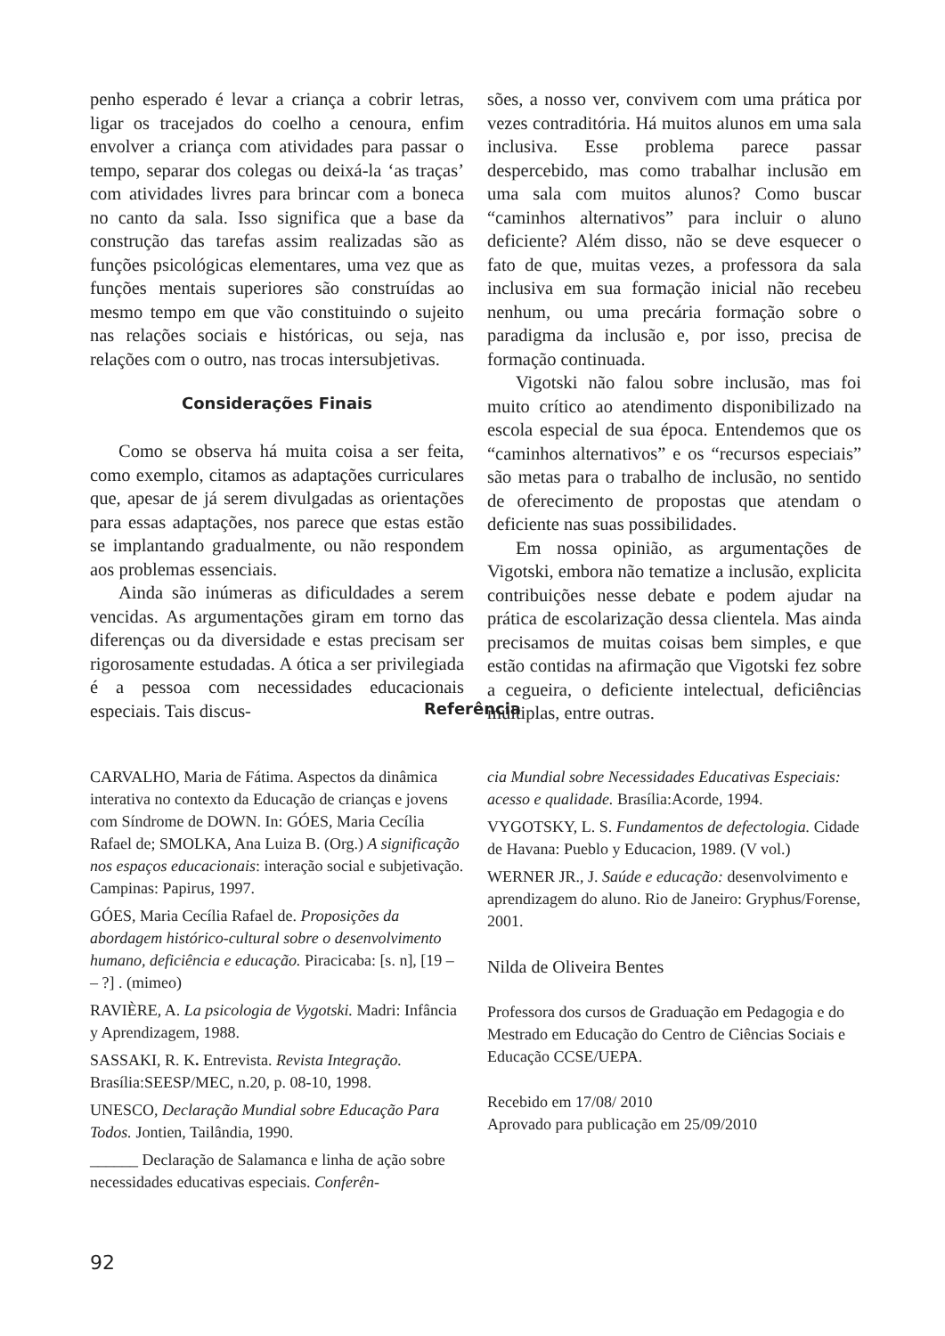penho esperado é levar a criança a cobrir letras, ligar os tracejados do coelho a cenoura, enfim envolver a criança com atividades para passar o tempo, separar dos colegas ou deixá-la ‘as traças’ com atividades livres para brincar com a boneca no canto da sala. Isso significa que a base da construção das tarefas assim realizadas são as funções psicológicas elementares, uma vez que as funções mentais superiores são construídas ao mesmo tempo em que vão constituindo o sujeito nas relações sociais e históricas, ou seja, nas relações com o outro, nas trocas intersubjetivas.
Considerações Finais
Como se observa há muita coisa a ser feita, como exemplo, citamos as adaptações curriculares que, apesar de já serem divulgadas as orientações para essas adaptações, nos parece que estas estão se implantando gradualmente, ou não respondem aos problemas essenciais.
Ainda são inúmeras as dificuldades a serem vencidas. As argumentações giram em torno das diferenças ou da diversidade e estas precisam ser rigorosamente estudadas. A ótica a ser privilegiada é a pessoa com necessidades educacionais especiais. Tais discus-
sões, a nosso ver, convivem com uma prática por vezes contraditória. Há muitos alunos em uma sala inclusiva. Esse problema parece passar despercebido, mas como trabalhar inclusão em uma sala com muitos alunos? Como buscar “caminhos alternativos” para incluir o aluno deficiente? Além disso, não se deve esquecer o fato de que, muitas vezes, a professora da sala inclusiva em sua formação inicial não recebeu nenhum, ou uma precária formação sobre o paradigma da inclusão e, por isso, precisa de formação continuada.
Vigotski não falou sobre inclusão, mas foi muito crítico ao atendimento disponibilizado na escola especial de sua época. Entendemos que os “caminhos alternativos” e os “recursos especiais” são metas para o trabalho de inclusão, no sentido de oferecimento de propostas que atendam o deficiente nas suas possibilidades.
Em nossa opinião, as argumentações de Vigotski, embora não tematize a inclusão, explicita contribuições nesse debate e podem ajudar na prática de escolarização dessa clientela. Mas ainda precisamos de muitas coisas bem simples, e que estão contidas na afirmação que Vigotski fez sobre a cegueira, o deficiente intelectual, deficiências múltiplas, entre outras.
Referência
CARVALHO, Maria de Fátima. Aspectos da dinâmica interativa no contexto da Educação de crianças e jovens com Síndrome de DOWN. In: GÓES, Maria Cecília Rafael de; SMOLKA, Ana Luiza B. (Org.) A significação nos espaços educacionais: interação social e subjetivação. Campinas: Papirus, 1997.
GÓES, Maria Cecília Rafael de. Proposições da abordagem histórico-cultural sobre o desenvolvimento humano, deficiência e educação. Piracicaba: [s. n], [19 – – ?] . (mimeo)
RAVIÈRE, A. La psicologia de Vygotski. Madri: Infância y Aprendizagem, 1988.
SASSAKI, R. K. Entrevista. Revista Integração. Brasília:SEESP/MEC, n.20, p. 08-10, 1998.
UNESCO, Declaração Mundial sobre Educação Para Todos. Jontien, Tailândia, 1990.
______ Declaração de Salamanca e linha de ação sobre necessidades educativas especiais. Conferên-
cia Mundial sobre Necessidades Educativas Especiais: acesso e qualidade. Brasília:Acorde, 1994.
VYGOTSKY, L. S. Fundamentos de defectologia. Cidade de Havana: Pueblo y Educacion, 1989. (V vol.)
WERNER JR., J. Saúde e educação: desenvolvimento e aprendizagem do aluno. Rio de Janeiro: Gryphus/Forense, 2001.
Nilda de Oliveira Bentes
Professora dos cursos de Graduação em Pedagogia e do Mestrado em Educação do Centro de Ciências Sociais e Educação CCSE/UEPA.
Recebido em 17/08/ 2010
Aprovado para publicação em 25/09/2010
92